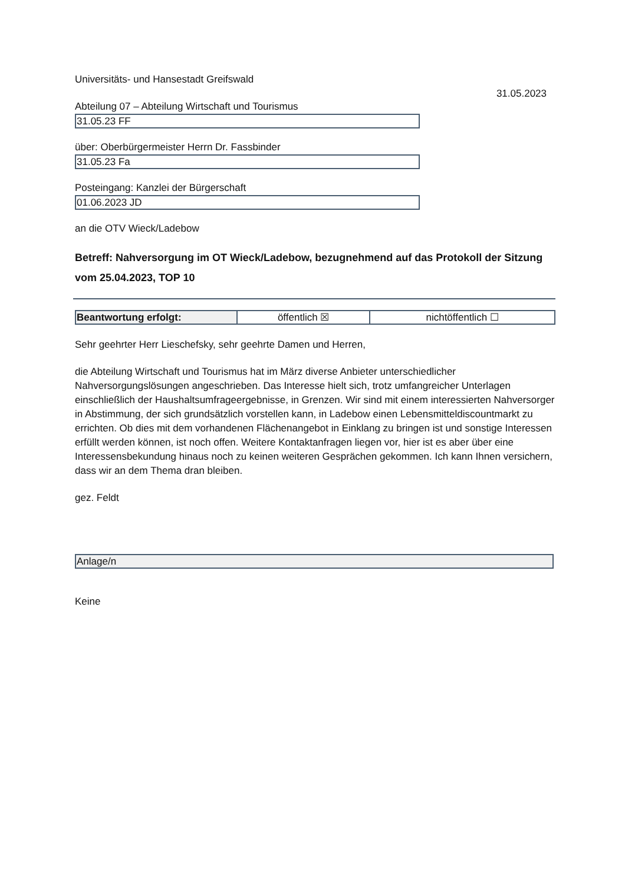Universitäts- und Hansestadt Greifswald
31.05.2023
Abteilung 07 – Abteilung Wirtschaft und Tourismus
31.05.23 FF
über: Oberbürgermeister Herrn Dr. Fassbinder
31.05.23 Fa
Posteingang: Kanzlei der Bürgerschaft
01.06.2023 JD
an die OTV Wieck/Ladebow
Betreff: Nahversorgung im OT Wieck/Ladebow, bezugnehmend auf das Protokoll der Sitzung vom 25.04.2023, TOP 10
| Beantwortung erfolgt: | öffentlich ☒ | nichtöffentlich ☐ |
Sehr geehrter Herr Lieschefsky, sehr geehrte Damen und Herren,
die Abteilung Wirtschaft und Tourismus hat im März diverse Anbieter unterschiedlicher Nahversorgungslösungen angeschrieben. Das Interesse hielt sich, trotz umfangreicher Unterlagen einschließlich der Haushaltsumfrageergebnisse, in Grenzen. Wir sind mit einem interessierten Nahversorger in Abstimmung, der sich grundsätzlich vorstellen kann, in Ladebow einen Lebensmitteldiscountmarkt zu errichten. Ob dies mit dem vorhandenen Flächenangebot in Einklang zu bringen ist und sonstige Interessen erfüllt werden können, ist noch offen. Weitere Kontaktanfragen liegen vor, hier ist es aber über eine Interessensbekundung hinaus noch zu keinen weiteren Gesprächen gekommen. Ich kann Ihnen versichern, dass wir an dem Thema dran bleiben.
gez. Feldt
| Anlage/n |
Keine